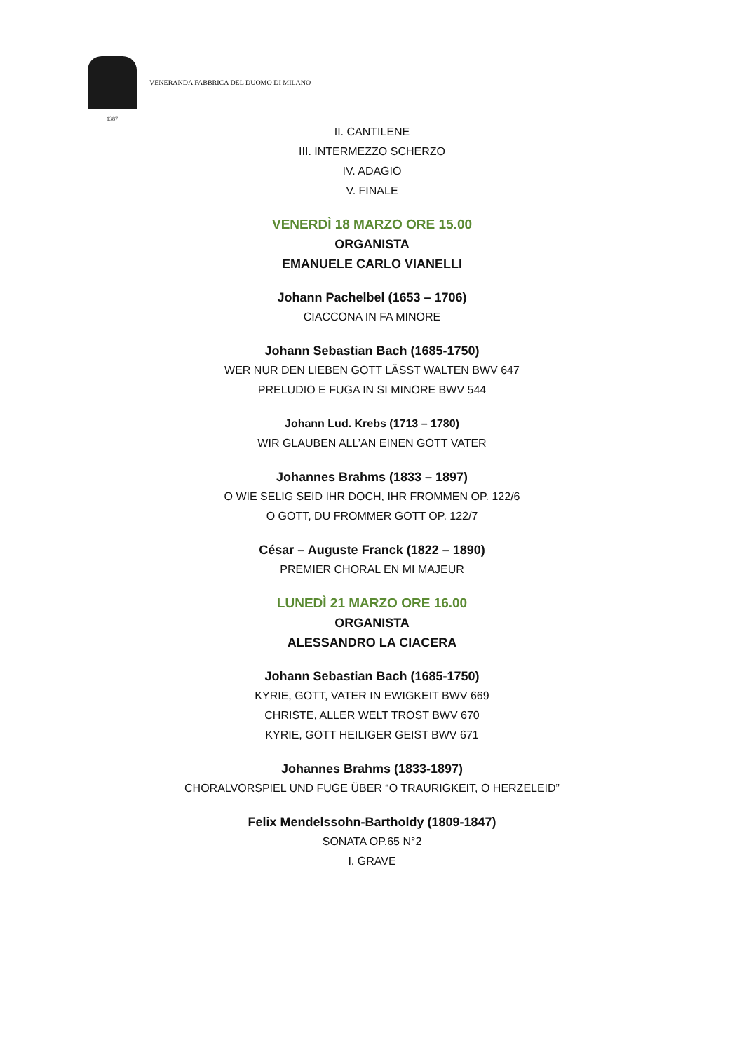VENERANDA FABBRICA DEL DUOMO DI MILANO
1387
II. CANTILENE
III. INTERMEZZO SCHERZO
IV. ADAGIO
V. FINALE
VENERDÌ 18 MARZO ORE 15.00
ORGANISTA
EMANUELE CARLO VIANELLI
Johann Pachelbel (1653 – 1706)
CIACCONA IN FA MINORE
Johann Sebastian Bach (1685-1750)
WER NUR DEN LIEBEN GOTT LÄSST WALTEN BWV 647
PRELUDIO E FUGA IN SI MINORE BWV 544
Johann Lud. Krebs (1713 – 1780)
WIR GLAUBEN ALL’AN EINEN GOTT VATER
Johannes Brahms (1833 – 1897)
O WIE SELIG SEID IHR DOCH, IHR FROMMEN OP. 122/6
O GOTT, DU FROMMER GOTT OP. 122/7
César – Auguste Franck (1822 – 1890)
PREMIER CHORAL EN MI MAJEUR
LUNEDÌ 21 MARZO ORE 16.00
ORGANISTA
ALESSANDRO LA CIACERA
Johann Sebastian Bach (1685-1750)
KYRIE, GOTT, VATER IN EWIGKEIT BWV 669
CHRISTE, ALLER WELT TROST BWV 670
KYRIE, GOTT HEILIGER GEIST BWV 671
Johannes Brahms (1833-1897)
CHORALVORSPIEL UND FUGE ÜBER “O TRAURIGKEIT, O HERZELEID”
Felix Mendelssohn-Bartholdy (1809-1847)
SONATA OP.65 N°2
I. GRAVE